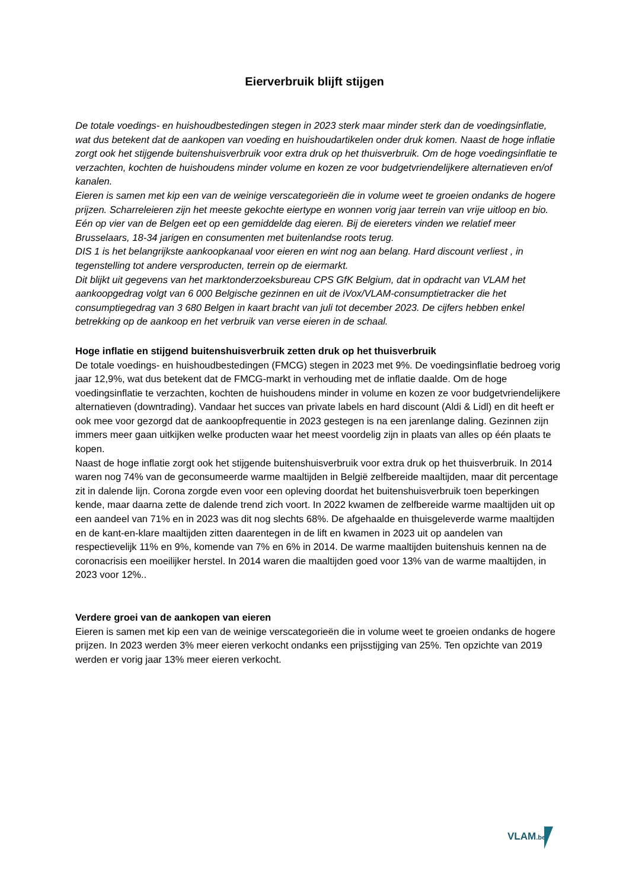Eierverbruik blijft stijgen
De totale voedings- en huishoudbestedingen stegen in 2023 sterk maar minder sterk dan de voedingsinflatie, wat dus betekent dat de aankopen van voeding en huishoudartikelen onder druk komen. Naast de hoge inflatie zorgt ook het stijgende buitenshuisverbruik voor extra druk op het thuisverbruik. Om de hoge voedingsinflatie te verzachten, kochten de huishoudens minder volume en kozen ze voor budgetvriendelijkere alternatieven en/of kanalen.
Eieren is samen met kip een van de weinige verscategorieën die in volume weet te groeien ondanks de hogere prijzen. Scharreleieren zijn het meeste gekochte eiertype en wonnen vorig jaar terrein van vrije uitloop en bio.
Eén op vier van de Belgen eet op een gemiddelde dag eieren. Bij de eiereters vinden we relatief meer Brusselaars, 18-34 jarigen en consumenten met buitenlandse roots terug.
DIS 1 is het belangrijkste aankoopkanaal voor eieren en wint nog aan belang. Hard discount verliest , in tegenstelling tot andere versproducten, terrein op de eiermarkt.
Dit blijkt uit gegevens van het marktonderzoeksbureau CPS GfK Belgium, dat in opdracht van VLAM het aankoopgedrag volgt van 6 000 Belgische gezinnen en uit de iVox/VLAM-consumptietracker die het consumptiegedrag van 3 680 Belgen in kaart bracht van juli tot december 2023. De cijfers hebben enkel betrekking op de aankoop en het verbruik van verse eieren in de schaal.
Hoge inflatie en stijgend buitenshuisverbruik zetten druk op het thuisverbruik
De totale voedings- en huishoudbestedingen (FMCG) stegen in 2023 met 9%. De voedingsinflatie bedroeg vorig jaar 12,9%, wat dus betekent dat de FMCG-markt in verhouding met de inflatie daalde. Om de hoge voedingsinflatie te verzachten, kochten de huishoudens minder in volume en kozen ze voor budgetvriendelijkere alternatieven (downtrading). Vandaar het succes van private labels en hard discount (Aldi & Lidl) en dit heeft er ook mee voor gezorgd dat de aankoopfrequentie in 2023 gestegen is na een jarenlange daling. Gezinnen zijn immers meer gaan uitkijken welke producten waar het meest voordelig zijn in plaats van alles op één plaats te kopen.
Naast de hoge inflatie zorgt ook het stijgende buitenshuisverbruik voor extra druk op het thuisverbruik. In 2014 waren nog 74% van de geconsumeerde warme maaltijden in België zelfbereide maaltijden, maar dit percentage zit in dalende lijn. Corona zorgde even voor een opleving doordat het buitenshuisverbruik toen beperkingen kende, maar daarna zette de dalende trend zich voort. In 2022 kwamen de zelfbereide warme maaltijden uit op een aandeel van 71% en in 2023 was dit nog slechts 68%. De afgehaalde en thuisgeleverde warme maaltijden en de kant-en-klare maaltijden zitten daarentegen in de lift en kwamen in 2023 uit op aandelen van respectievelijk 11% en 9%, komende van 7% en 6% in 2014. De warme maaltijden buitenshuis kennen na de coronacrisis een moeilijker herstel. In 2014 waren die maaltijden goed voor 13% van de warme maaltijden, in 2023 voor 12%..
Verdere groei van de aankopen van eieren
Eieren is samen met kip een van de weinige verscategorieën die in volume weet te groeien ondanks de hogere prijzen. In 2023 werden 3% meer eieren verkocht ondanks een prijsstijging van 25%. Ten opzichte van 2019 werden er vorig jaar 13% meer eieren verkocht.
VLAM.be